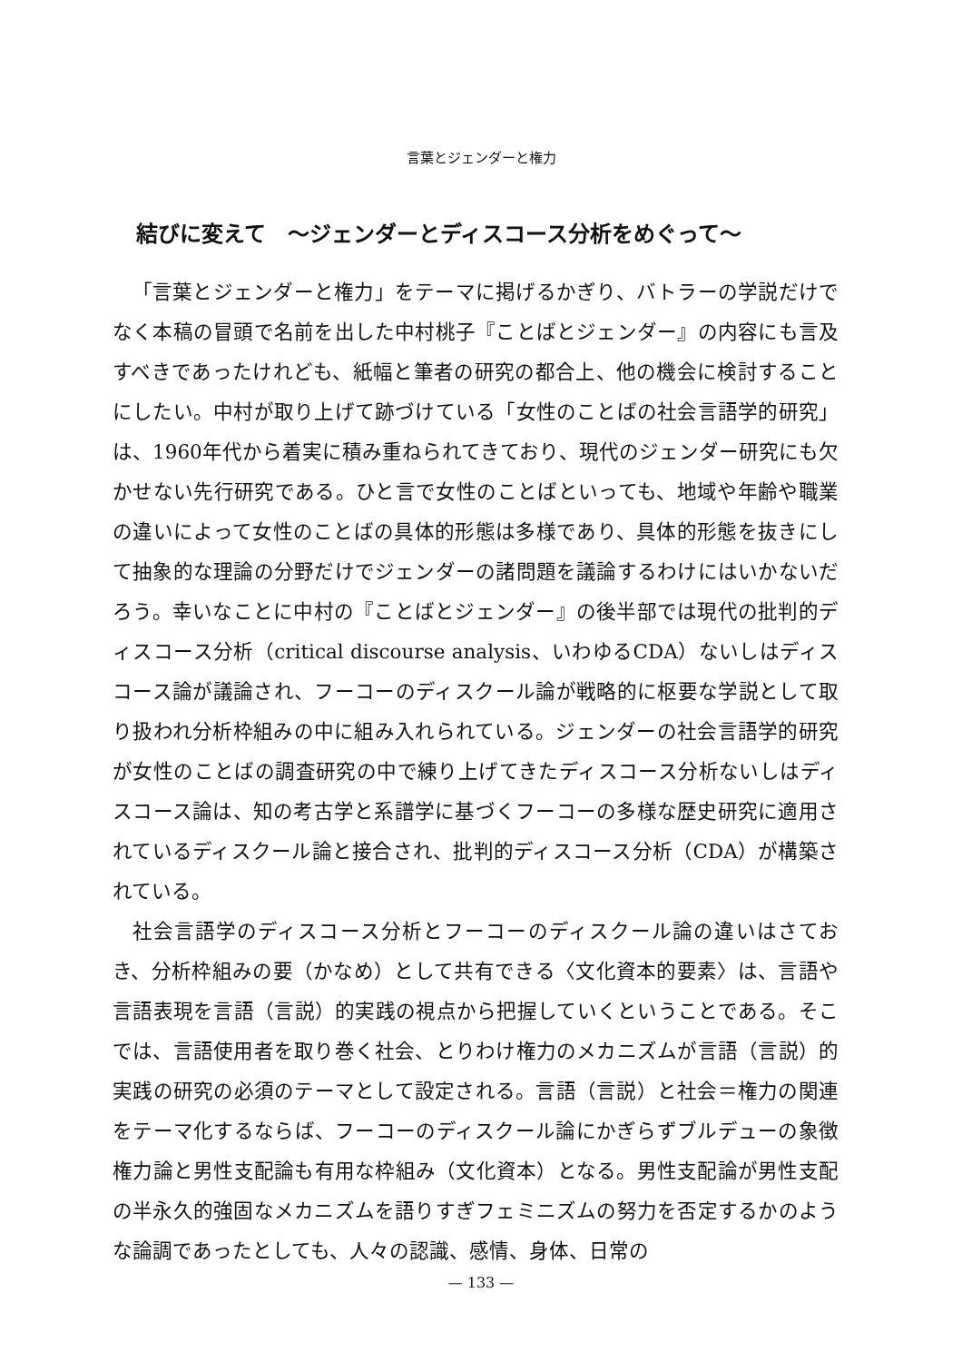言葉とジェンダーと権力
結びに変えて　～ジェンダーとディスコース分析をめぐって～
「言葉とジェンダーと権力」をテーマに掲げるかぎり、バトラーの学説だけでなく本稿の冒頭で名前を出した中村桃子『ことばとジェンダー』の内容にも言及すべきであったけれども、紙幅と筆者の研究の都合上、他の機会に検討することにしたい。中村が取り上げて跡づけている「女性のことばの社会言語学的研究」は、1960年代から着実に積み重ねられてきており、現代のジェンダー研究にも欠かせない先行研究である。ひと言で女性のことばといっても、地域や年齢や職業の違いによって女性のことばの具体的形態は多様であり、具体的形態を抜きにして抽象的な理論の分野だけでジェンダーの諸問題を議論するわけにはいかないだろう。幸いなことに中村の『ことばとジェンダー』の後半部では現代の批判的ディスコース分析（critical discourse analysis、いわゆるCDA）ないしはディスコース論が議論され、フーコーのディスクール論が戦略的に枢要な学説として取り扱われ分析枠組みの中に組み入れられている。ジェンダーの社会言語学的研究が女性のことばの調査研究の中で練り上げてきたディスコース分析ないしはディスコース論は、知の考古学と系譜学に基づくフーコーの多様な歴史研究に適用されているディスクール論と接合され、批判的ディスコース分析（CDA）が構築されている。
社会言語学のディスコース分析とフーコーのディスクール論の違いはさておき、分析枠組みの要（かなめ）として共有できる〈文化資本的要素〉は、言語や言語表現を言語（言説）的実践の視点から把握していくということである。そこでは、言語使用者を取り巻く社会、とりわけ権力のメカニズムが言語（言説）的実践の研究の必須のテーマとして設定される。言語（言説）と社会＝権力の関連をテーマ化するならば、フーコーのディスクール論にかぎらずブルデューの象徴権力論と男性支配論も有用な枠組み（文化資本）となる。男性支配論が男性支配の半永久的強固なメカニズムを語りすぎフェミニズムの努力を否定するかのような論調であったとしても、人々の認識、感情、身体、日常の
— 133 —